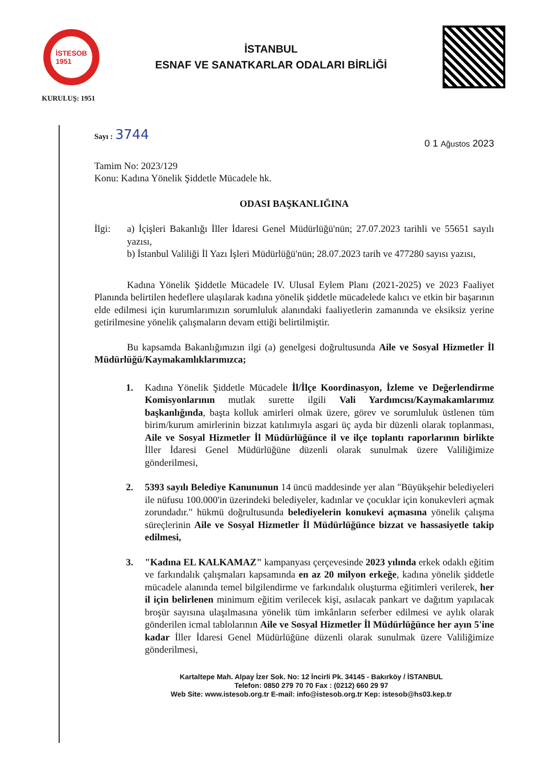İSTESOB
1951
İSTANBUL
ESNAF VE SANATKARLAR ODALARI BİRLİĞİ
KURULUŞ: 1951
Sayı : 3744
0 1 Ağustos 2023
Tamim No: 2023/129
Konu: Kadına Yönelik Şiddetle Mücadele hk.
ODASI BAŞKANLIĞINA
İlgi: a) İçişleri Bakanlığı İller İdaresi Genel Müdürlüğü'nün; 27.07.2023 tarihli ve 55651 sayılı yazısı,
b) İstanbul Valiliği İl Yazı İşleri Müdürlüğü'nün; 28.07.2023 tarih ve 477280 sayısı yazısı,
Kadına Yönelik Şiddetle Mücadele IV. Ulusal Eylem Planı (2021-2025) ve 2023 Faaliyet Planında belirtilen hedeflere ulaşılarak kadına yönelik şiddetle mücadelede kalıcı ve etkin bir başarının elde edilmesi için kurumlarımızın sorumluluk alanındaki faaliyetlerin zamanında ve eksiksiz yerine getirilmesine yönelik çalışmaların devam ettiği belirtilmiştir.
Bu kapsamda Bakanlığımızın ilgi (a) genelgesi doğrultusunda Aile ve Sosyal Hizmetler İl Müdürlüğü/Kaymakamlıklarımızca;
1. Kadına Yönelik Şiddetle Mücadele İl/İlçe Koordinasyon, İzleme ve Değerlendirme Komisyonlarının mutlak surette ilgili Vali Yardımcısı/Kaymakamlarımız başkanlığında, başta kolluk amirleri olmak üzere, görev ve sorumluluk üstlenen tüm birim/kurum amirlerinin bizzat katılımıyla asgari üç ayda bir düzenli olarak toplanması, Aile ve Sosyal Hizmetler İl Müdürlüğünce il ve ilçe toplantı raporlarının birlikte İller İdaresi Genel Müdürlüğüne düzenli olarak sunulmak üzere Valiliğimize gönderilmesi,
2. 5393 sayılı Belediye Kanununun 14 üncü maddesinde yer alan "Büyükşehir belediyeleri ile nüfusu 100.000'in üzerindeki belediyeler, kadınlar ve çocuklar için konukevleri açmak zorundadır." hükmü doğrultusunda belediyelerin konukevi açmasına yönelik çalışma süreçlerinin Aile ve Sosyal Hizmetler İl Müdürlüğünce bizzat ve hassasiyetle takip edilmesi,
3. "Kadına EL KALKAMAZ" kampanyası çerçevesinde 2023 yılında erkek odaklı eğitim ve farkındalık çalışmaları kapsamında en az 20 milyon erkeğe, kadına yönelik şiddetle mücadele alanında temel bilgilendirme ve farkındalık oluşturma eğitimleri verilerek, her il için belirlenen minimum eğitim verilecek kişi, asılacak pankart ve dağıtım yapılacak broşür sayısına ulaşılmasına yönelik tüm imkânların seferber edilmesi ve aylık olarak gönderilen icmal tablolarının Aile ve Sosyal Hizmetler İl Müdürlüğünce her ayın 5'ine kadar İller İdaresi Genel Müdürlüğüne düzenli olarak sunulmak üzere Valiliğimize gönderilmesi,
Kartaltepe Mah. Alpay İzer Sok. No: 12 İncirli Pk. 34145 - Bakırköy / İSTANBUL
Telefon: 0850 279 70 70 Fax : (0212) 660 29 97
Web Site: www.istesob.org.tr E-mail: info@istesob.org.tr Kep: istesob@hs03.kep.tr